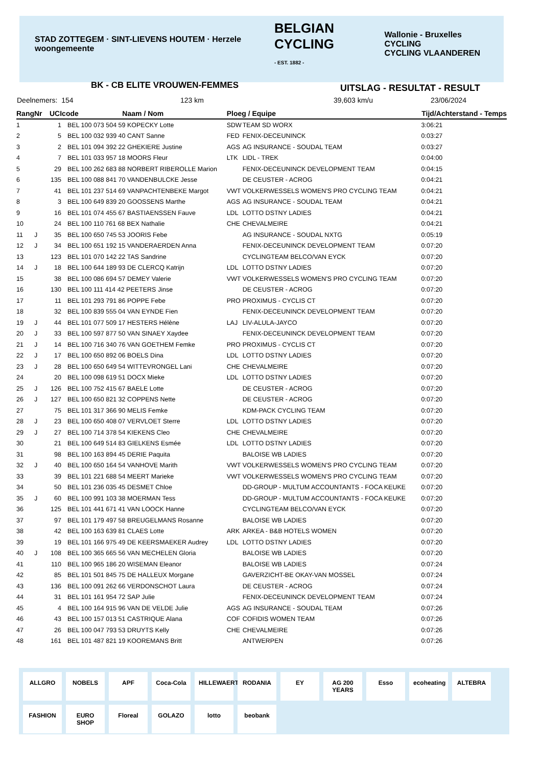STAD ZOTTEGEM · SINT-LIEVENS HOUTEM · Herzele woongemeente BELGIAN CYCLING
- EST. 1882 - Wallonie - Bruxelles CYCLING
CYCLING VLAANDEREN
BK - CB ELITE VROUWEN-FEMMES UITSLAG - RESULTAT - RESULT
Deelnemers: 154 123 km 39,603 km/u 23/06/2024
| Rang | Nr | UCIcode Naam / Nom | | Ploeg / Equipe | | Tijd/Achterstand - Temps |
| --- | --- | --- | --- | --- | --- | --- |
| 1 | | 1 | BEL 100 073 504 59 KOPECKY Lotte | SDW | TEAM SD WORX | 3:06:21 |
| 2 | | 5 | BEL 100 032 939 40 CANT Sanne | FED | FENIX-DECEUNINCK | 0:03:27 |
| 3 | | 2 | BEL 101 094 392 22 GHEKIERE Justine | AGS | AG INSURANCE - SOUDAL TEAM | 0:03:27 |
| 4 | | 7 | BEL 101 033 957 18 MOORS Fleur | LTK | LIDL - TREK | 0:04:00 |
| 5 | | 29 | BEL 100 262 683 88 NORBERT RIBEROLLE Marion | | FENIX-DECEUNINCK DEVELOPMENT TEAM | 0:04:15 |
| 6 | | 135 | BEL 100 088 841 70 VANDENBULCKE Jesse | | DE CEUSTER - ACROG | 0:04:21 |
| 7 | | 41 | BEL 101 237 514 69 VANPACHTENBEKE Margot | VWT | VOLKERWESSELS WOMEN'S PRO CYCLING TEAM | 0:04:21 |
| 8 | | 3 | BEL 100 649 839 20 GOOSSENS Marthe | AGS | AG INSURANCE - SOUDAL TEAM | 0:04:21 |
| 9 | | 16 | BEL 101 074 455 67 BASTIAENSSEN Fauve | LDL | LOTTO DSTNY LADIES | 0:04:21 |
| 10 | | 24 | BEL 100 110 761 68 BEX Nathalie | CHE | CHEVALMEIRE | 0:04:21 |
| 11 | J | 35 | BEL 100 650 745 53 JOORIS Febe | | AG INSURANCE - SOUDAL NXTG | 0:05:19 |
| 12 | J | 34 | BEL 100 651 192 15 VANDERAERDEN Anna | | FENIX-DECEUNINCK DEVELOPMENT TEAM | 0:07:20 |
| 13 | | 123 | BEL 101 070 142 22 TAS Sandrine | | CYCLINGTEAM BELCO/VAN EYCK | 0:07:20 |
| 14 | J | 18 | BEL 100 644 189 93 DE CLERCQ Katrijn | LDL | LOTTO DSTNY LADIES | 0:07:20 |
| 15 | | 38 | BEL 100 086 694 57 DEMEY Valerie | VWT | VOLKERWESSELS WOMEN'S PRO CYCLING TEAM | 0:07:20 |
| 16 | | 130 | BEL 100 111 414 42 PEETERS Jinse | | DE CEUSTER - ACROG | 0:07:20 |
| 17 | | 11 | BEL 101 293 791 86 POPPE Febe | PRO | PROXIMUS - CYCLIS CT | 0:07:20 |
| 18 | | 32 | BEL 100 839 555 04 VAN EYNDE Fien | | FENIX-DECEUNINCK DEVELOPMENT TEAM | 0:07:20 |
| 19 | J | 44 | BEL 101 077 509 17 HESTERS Hélène | LAJ | LIV-ALULA-JAYCO | 0:07:20 |
| 20 | J | 33 | BEL 100 597 877 50 VAN SINAEY Xaydee | | FENIX-DECEUNINCK DEVELOPMENT TEAM | 0:07:20 |
| 21 | J | 14 | BEL 100 716 340 76 VAN GOETHEM Femke | PRO | PROXIMUS - CYCLIS CT | 0:07:20 |
| 22 | J | 17 | BEL 100 650 892 06 BOELS Dina | LDL | LOTTO DSTNY LADIES | 0:07:20 |
| 23 | J | 28 | BEL 100 650 649 54 WITTEVRONGEL Lani | CHE | CHEVALMEIRE | 0:07:20 |
| 24 | | 20 | BEL 100 098 619 51 DOCX Mieke | LDL | LOTTO DSTNY LADIES | 0:07:20 |
| 25 | J | 126 | BEL 100 752 415 67 BAELE Lotte | | DE CEUSTER - ACROG | 0:07:20 |
| 26 | J | 127 | BEL 100 650 821 32 COPPENS Nette | | DE CEUSTER - ACROG | 0:07:20 |
| 27 | | 75 | BEL 101 317 366 90 MELIS Femke | | KDM-PACK CYCLING TEAM | 0:07:20 |
| 28 | J | 23 | BEL 100 650 408 07 VERVLOET Sterre | LDL | LOTTO DSTNY LADIES | 0:07:20 |
| 29 | J | 27 | BEL 100 714 378 54 KIEKENS Cleo | CHE | CHEVALMEIRE | 0:07:20 |
| 30 | | 21 | BEL 100 649 514 83 GIELKENS Esmée | LDL | LOTTO DSTNY LADIES | 0:07:20 |
| 31 | | 98 | BEL 100 163 894 45 DERIE Paquita | | BALOISE WB LADIES | 0:07:20 |
| 32 | J | 40 | BEL 100 650 164 54 VANHOVE Marith | VWT | VOLKERWESSELS WOMEN'S PRO CYCLING TEAM | 0:07:20 |
| 33 | | 39 | BEL 101 221 688 54 MEERT Marieke | VWT | VOLKERWESSELS WOMEN'S PRO CYCLING TEAM | 0:07:20 |
| 34 | | 50 | BEL 101 236 035 45 DESMET Chloe | | DD-GROUP - MULTUM ACCOUNTANTS - FOCA KEUKE | 0:07:20 |
| 35 | J | 60 | BEL 100 991 103 38 MOERMAN Tess | | DD-GROUP - MULTUM ACCOUNTANTS - FOCA KEUKE | 0:07:20 |
| 36 | | 125 | BEL 101 441 671 41 VAN LOOCK Hanne | | CYCLINGTEAM BELCO/VAN EYCK | 0:07:20 |
| 37 | | 97 | BEL 101 179 497 58 BREUGELMANS Rosanne | | BALOISE WB LADIES | 0:07:20 |
| 38 | | 42 | BEL 100 163 639 81 CLAES Lotte | ARK | ARKEA - B&B HOTELS WOMEN | 0:07:20 |
| 39 | | 19 | BEL 101 166 975 49 DE KEERSMAEKER Audrey | LDL | LOTTO DSTNY LADIES | 0:07:20 |
| 40 | J | 108 | BEL 100 365 665 56 VAN MECHELEN Gloria | | BALOISE WB LADIES | 0:07:20 |
| 41 | | 110 | BEL 100 965 186 20 WISEMAN Eleanor | | BALOISE WB LADIES | 0:07:24 |
| 42 | | 85 | BEL 101 501 845 75 DE HALLEUX Morgane | | GAVERZICHT-BE OKAY-VAN MOSSEL | 0:07:24 |
| 43 | | 136 | BEL 100 091 262 66 VERDONSCHOT Laura | | DE CEUSTER - ACROG | 0:07:24 |
| 44 | | 31 | BEL 101 161 954 72 SAP Julie | | FENIX-DECEUNINCK DEVELOPMENT TEAM | 0:07:24 |
| 45 | | 4 | BEL 100 164 915 96 VAN DE VELDE Julie | AGS | AG INSURANCE - SOUDAL TEAM | 0:07:26 |
| 46 | | 43 | BEL 100 157 013 51 CASTRIQUE Alana | COF | COFIDIS WOMEN TEAM | 0:07:26 |
| 47 | | 26 | BEL 100 047 793 53 DRUYTS Kelly | CHE | CHEVALMEIRE | 0:07:26 |
| 48 | | 161 | BEL 101 487 821 19 KOOREMANS Britt | | ANTWERPEN | 0:07:26 |
ALLGRO NOBELS APF Coca-Cola HILLEWAERT RODANIA EY AG 200 YEARS Esso ecoheating ALTEBRA FASHION EURO SHOP Floreal GOLAZO lotto beobank